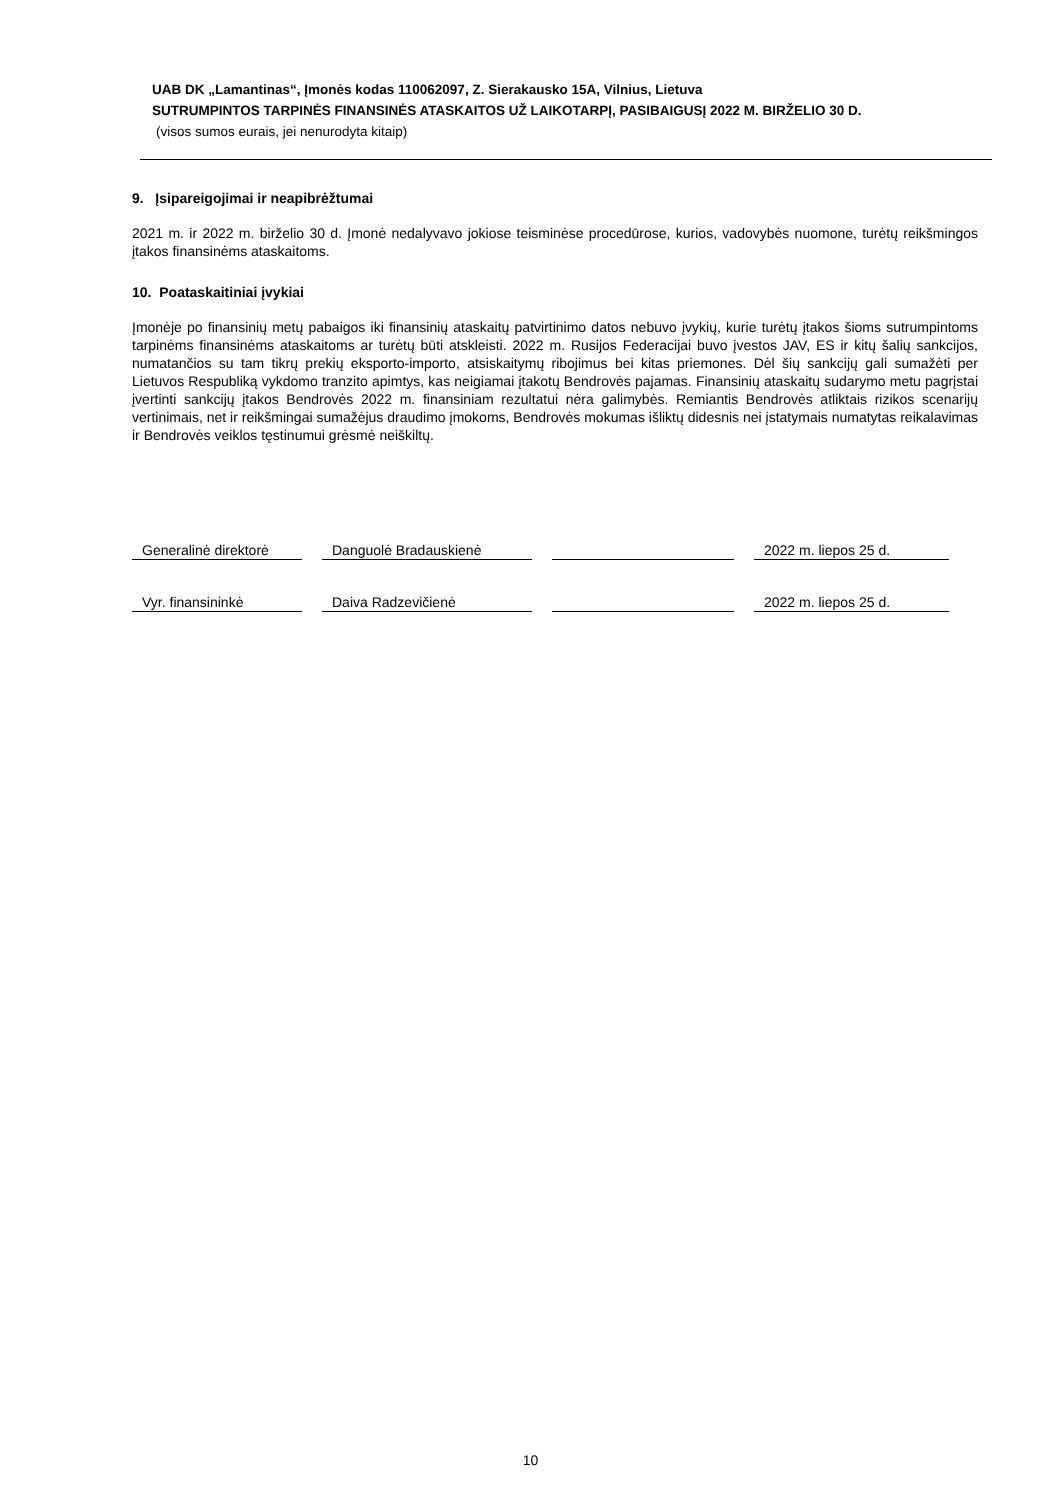UAB DK „Lamantinas“, Įmonės kodas 110062097, Z. Sierakausko 15A, Vilnius, Lietuva
SUTRUMPINTOS TARPINĖS FINANSINĖS ATASKAITOS UŽ LAIKOTARPĮ, PASIBAIGUSĮ 2022 M. BIRŽELIO 30 D.
(visos sumos eurais, jei nenurodyta kitaip)
9. Įsipareigojimai ir neapibrėžtumai
2021 m. ir 2022 m. birželio 30 d. Įmonė nedalyvavo jokiose teisminėse procedūrose, kurios, vadovybės nuomone, turėtų reikšmingos įtakos finansinėms ataskaitoms.
10. Poataskaitiniai įvykiai
Įmonėje po finansinių metų pabaigos iki finansinių ataskaitų patvirtinimo datos nebuvo įvykių, kurie turėtų įtakos šioms sutrumpintoms tarpinėms finansinėms ataskaitoms ar turėtų būti atskleisti. 2022 m. Rusijos Federacijai buvo įvestos JAV, ES ir kitų šalių sankcijos, numatančios su tam tikrų prekių eksporto-importo, atsiskaitymų ribojimus bei kitas priemones. Dėl šių sankcijų gali sumažėti per Lietuvos Respubliką vykdomo tranzito apimtys, kas neigiamai įtakotų Bendrovės pajamas. Finansinių ataskaitų sudarymo metu pagrįstai įvertinti sankcijų įtakos Bendrovės 2022 m. finansiniam rezultatui nėra galimybės. Remiantis Bendrovės atliktais rizikos scenarijų vertinimais, net ir reikšmingai sumažėjus draudimo įmokoms, Bendrovės mokumas išliktų didesnis nei įstatymais numatytas reikalavimas ir Bendrovės veiklos tęstinumui grėsmė neiškiltų.
Generalinė direktorė
Danguolė Bradauskienė
2022 m. liepos 25 d.
Vyr. finansininkė
Daiva Radzevičienė
2022 m. liepos 25 d.
10